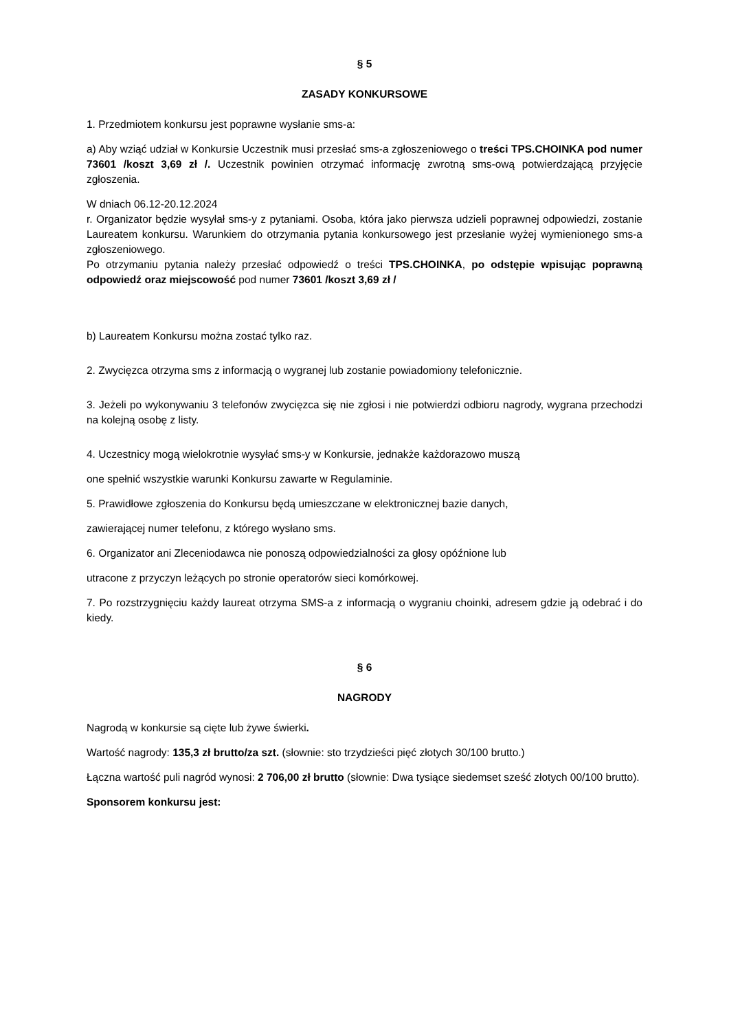§ 5
ZASADY KONKURSOWE
1. Przedmiotem konkursu jest poprawne wysłanie sms-a:
a) Aby wziąć udział w Konkursie Uczestnik musi przesłać sms-a zgłoszeniowego o treści TPS.CHOINKA pod numer 73601 /koszt 3,69 zł /. Uczestnik powinien otrzymać informację zwrotną sms-ową potwierdzającą przyjęcie zgłoszenia.
W dniach 06.12-20.12.2024
r. Organizator będzie wysyłał sms-y z pytaniami. Osoba, która jako pierwsza udzieli poprawnej odpowiedzi, zostanie Laureatem konkursu. Warunkiem do otrzymania pytania konkursowego jest przesłanie wyżej wymienionego sms-a zgłoszeniowego.
Po otrzymaniu pytania należy przesłać odpowiedź o treści TPS.CHOINKA, po odstępie wpisując poprawną odpowiedź oraz miejscowość pod numer 73601 /koszt 3,69 zł /
b) Laureatem Konkursu można zostać tylko raz.
2. Zwycięzca otrzyma sms z informacją o wygranej lub zostanie powiadomiony telefonicznie.
3. Jeżeli po wykonywaniu 3 telefonów zwycięzca się nie zgłosi i nie potwierdzi odbioru nagrody, wygrana przechodzi na kolejną osobę z listy.
4. Uczestnicy mogą wielokrotnie wysyłać sms-y w Konkursie, jednakże każdorazowo muszą
one spełnić wszystkie warunki Konkursu zawarte w Regulaminie.
5. Prawidłowe zgłoszenia do Konkursu będą umieszczane w elektronicznej bazie danych,
zawierającej numer telefonu, z którego wysłano sms.
6. Organizator ani Zleceniodawca nie ponoszą odpowiedzialności za głosy opóźnione lub
utracone z przyczyn leżących po stronie operatorów sieci komórkowej.
7. Po rozstrzygnięciu każdy laureat otrzyma SMS-a z informacją o wygraniu choinki, adresem gdzie ją odebrać i do kiedy.
§ 6
NAGRODY
Nagrodą w konkursie są cięte lub żywe świerki.
Wartość nagrody: 135,3 zł brutto/za szt. (słownie: sto trzydzieści pięć złotych 30/100 brutto.)
Łączna wartość puli nagród wynosi: 2 706,00 zł brutto (słownie: Dwa tysiące siedemset sześć złotych 00/100 brutto).
Sponsorem konkursu jest: